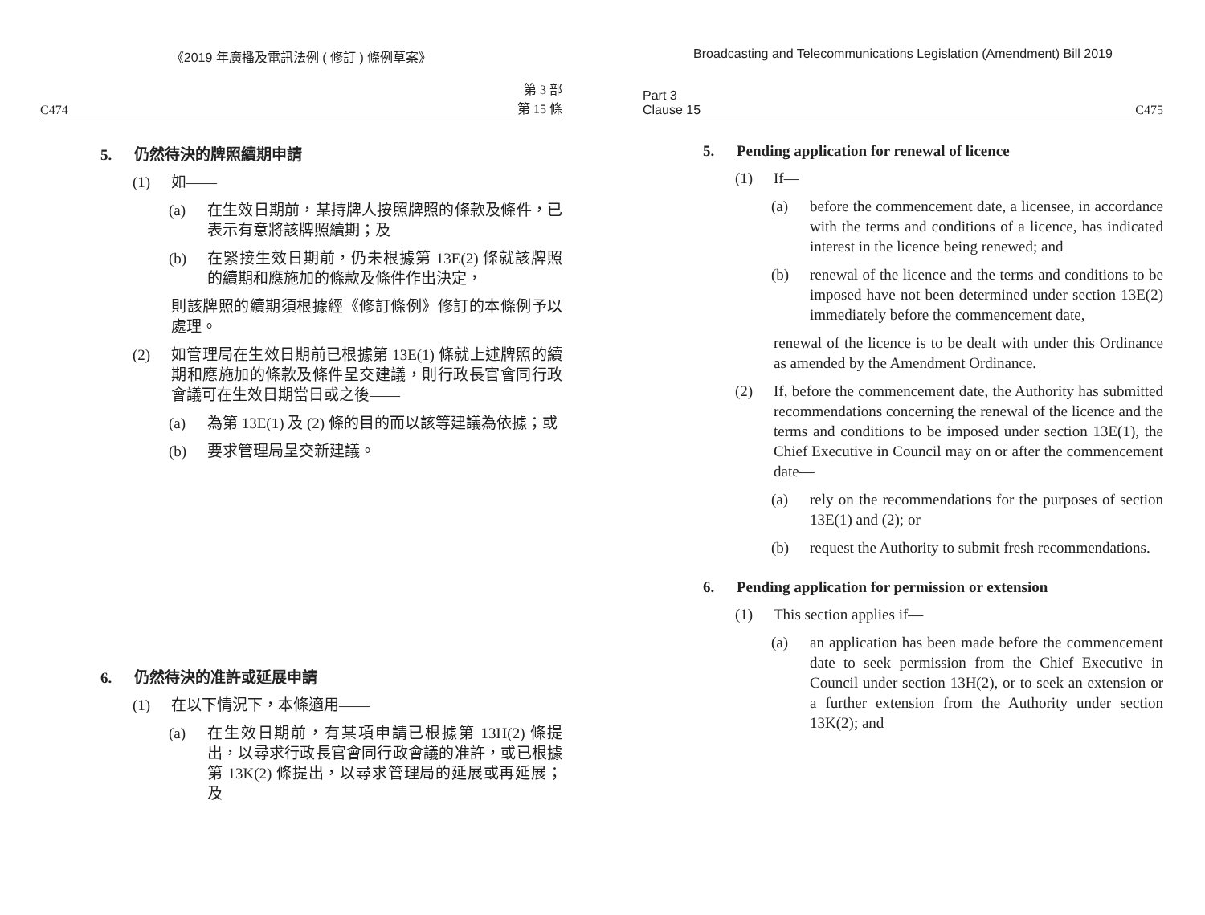《2019 年廣播及電訊法例 ( 修訂 ) 條例草案》
C474 第 3 部
第 15 條
5. 仍然待決的牌照續期申請
(1) 如——
(a) 在生效日期前，某持牌人按照牌照的條款及條件，已表示有意將該牌照續期；及
(b) 在緊接生效日期前，仍未根據第 13E(2) 條就該牌照的續期和應施加的條款及條件作出決定，
則該牌照的續期須根據經《修訂條例》修訂的本條例予以處理。
(2) 如管理局在生效日期前已根據第 13E(1) 條就上述牌照的續期和應施加的條款及條件呈交建議，則行政長官會同行政會議可在生效日期當日或之後——
(a) 為第 13E(1) 及 (2) 條的目的而以該等建議為依據；或
(b) 要求管理局呈交新建議。
6. 仍然待決的准許或延展申請
(1) 在以下情況下，本條適用——
(a) 在生效日期前，有某項申請已根據第 13H(2) 條提出，以尋求行政長官會同行政會議的准許，或已根據第 13K(2) 條提出，以尋求管理局的延展或再延展；及
Broadcasting and Telecommunications Legislation (Amendment) Bill 2019
Part 3
Clause 15 C475
5. Pending application for renewal of licence
(1) If—
(a) before the commencement date, a licensee, in accordance with the terms and conditions of a licence, has indicated interest in the licence being renewed; and
(b) renewal of the licence and the terms and conditions to be imposed have not been determined under section 13E(2) immediately before the commencement date,
renewal of the licence is to be dealt with under this Ordinance as amended by the Amendment Ordinance.
(2) If, before the commencement date, the Authority has submitted recommendations concerning the renewal of the licence and the terms and conditions to be imposed under section 13E(1), the Chief Executive in Council may on or after the commencement date—
(a) rely on the recommendations for the purposes of section 13E(1) and (2); or
(b) request the Authority to submit fresh recommendations.
6. Pending application for permission or extension
(1) This section applies if—
(a) an application has been made before the commencement date to seek permission from the Chief Executive in Council under section 13H(2), or to seek an extension or a further extension from the Authority under section 13K(2); and